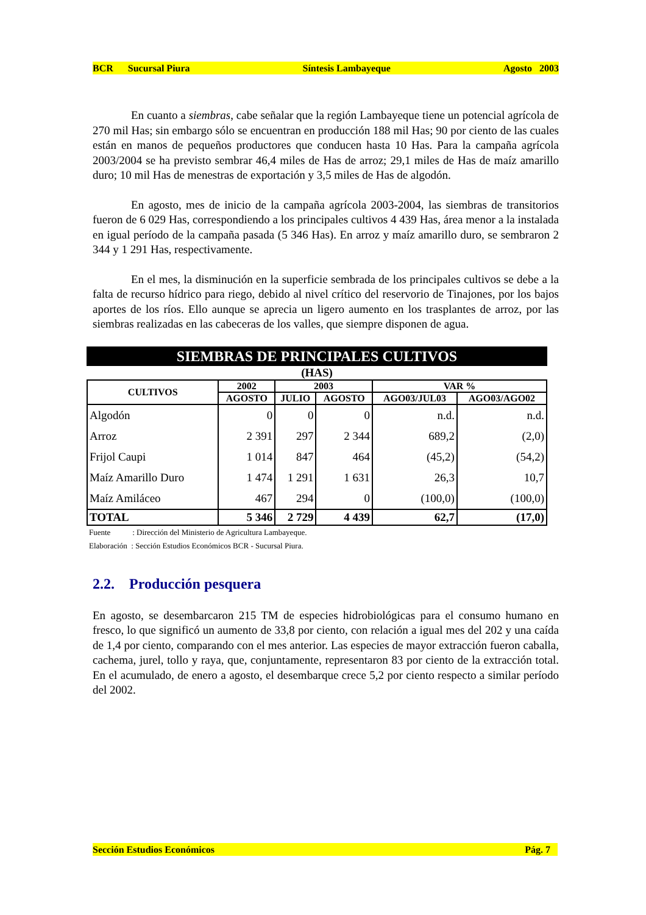BCR Sucursal Piura Síntesis Lambayeque Agosto 2003
En cuanto a siembras, cabe señalar que la región Lambayeque tiene un potencial agrícola de 270 mil Has; sin embargo sólo se encuentran en producción 188 mil Has; 90 por ciento de las cuales están en manos de pequeños productores que conducen hasta 10 Has. Para la campaña agrícola 2003/2004 se ha previsto sembrar 46,4 miles de Has de arroz; 29,1 miles de Has de maíz amarillo duro; 10 mil Has de menestras de exportación y 3,5 miles de Has de algodón.
En agosto, mes de inicio de la campaña agrícola 2003-2004, las siembras de transitorios fueron de 6 029 Has, correspondiendo a los principales cultivos 4 439 Has, área menor a la instalada en igual período de la campaña pasada (5 346 Has). En arroz y maíz amarillo duro, se sembraron 2 344 y 1 291 Has, respectivamente.
En el mes, la disminución en la superficie sembrada de los principales cultivos se debe a la falta de recurso hídrico para riego, debido al nivel crítico del reservorio de Tinajones, por los bajos aportes de los ríos. Ello aunque se aprecia un ligero aumento en los trasplantes de arroz, por las siembras realizadas en las cabeceras de los valles, que siempre disponen de agua.
SIEMBRAS DE PRINCIPALES CULTIVOS
(HAS)
| CULTIVOS | 2002 | 2003 | | VAR % | |
| --- | --- | --- | --- | --- | --- |
| | AGOSTO | JULIO | AGOSTO | AGO03/JUL03 | AGO03/AGO02 |
| Algodón | 0 | 0 | 0 | n.d. | n.d. |
| Arroz | 2 391 | 297 | 2 344 | 689,2 | (2,0) |
| Frijol Caupi | 1 014 | 847 | 464 | (45,2) | (54,2) |
| Maíz Amarillo Duro | 1 474 | 1 291 | 1 631 | 26,3 | 10,7 |
| Maíz Amiláceo | 467 | 294 | 0 | (100,0) | (100,0) |
| TOTAL | 5 346 | 2 729 | 4 439 | 62,7 | (17,0) |
Fuente : Dirección del Ministerio de Agricultura Lambayeque.
Elaboración : Sección Estudios Económicos BCR - Sucursal Piura.
2.2. Producción pesquera
En agosto, se desembarcaron 215 TM de especies hidrobiológicas para el consumo humano en fresco, lo que significó un aumento de 33,8 por ciento, con relación a igual mes del 202 y una caída de 1,4 por ciento, comparando con el mes anterior. Las especies de mayor extracción fueron caballa, cachema, jurel, tollo y raya, que, conjuntamente, representaron 83 por ciento de la extracción total. En el acumulado, de enero a agosto, el desembarque crece 5,2 por ciento respecto a similar período del 2002.
Sección Estudios Económicos Pág. 7